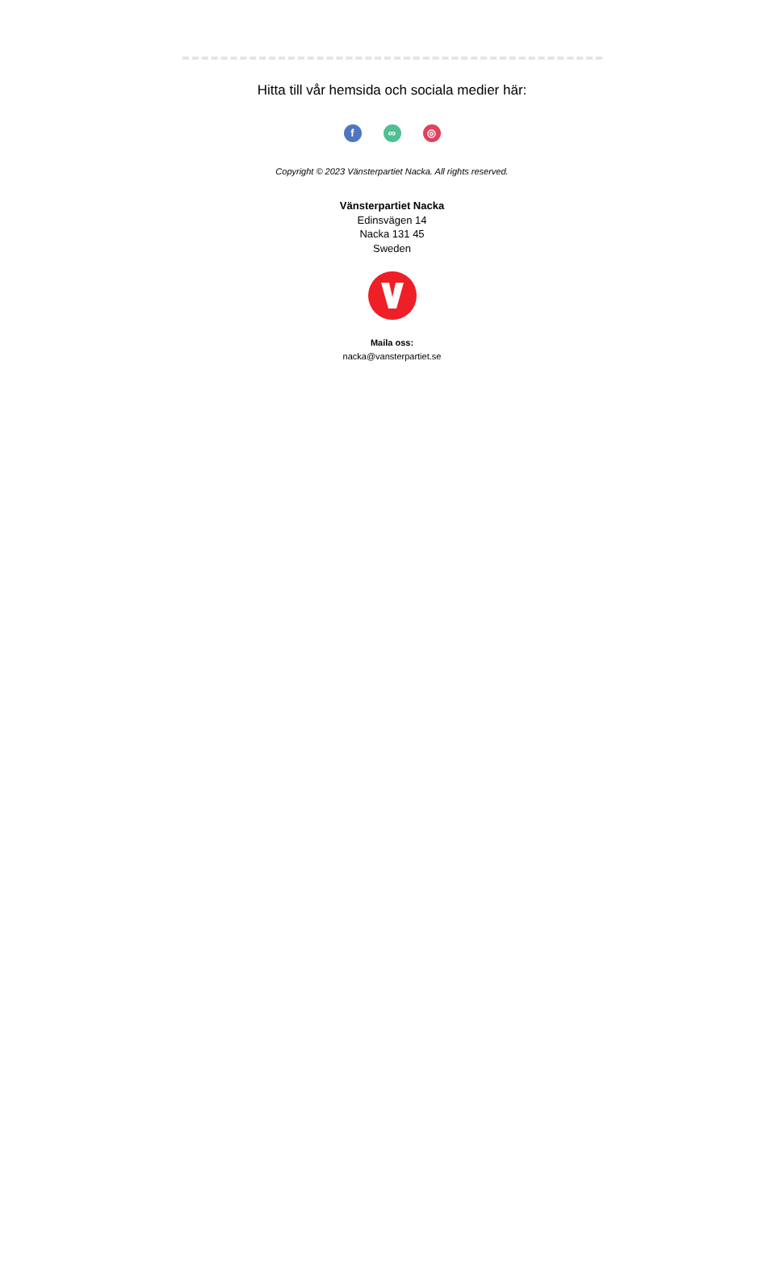Hitta till vår hemsida och sociala medier här:
f ∞ ◎
Copyright © 2023 Vänsterpartiet Nacka. All rights reserved.
Vänsterpartiet Nacka
Edinsvägen 14
Nacka 131 45
Sweden
Maila oss:
nacka@vansterpartiet.se